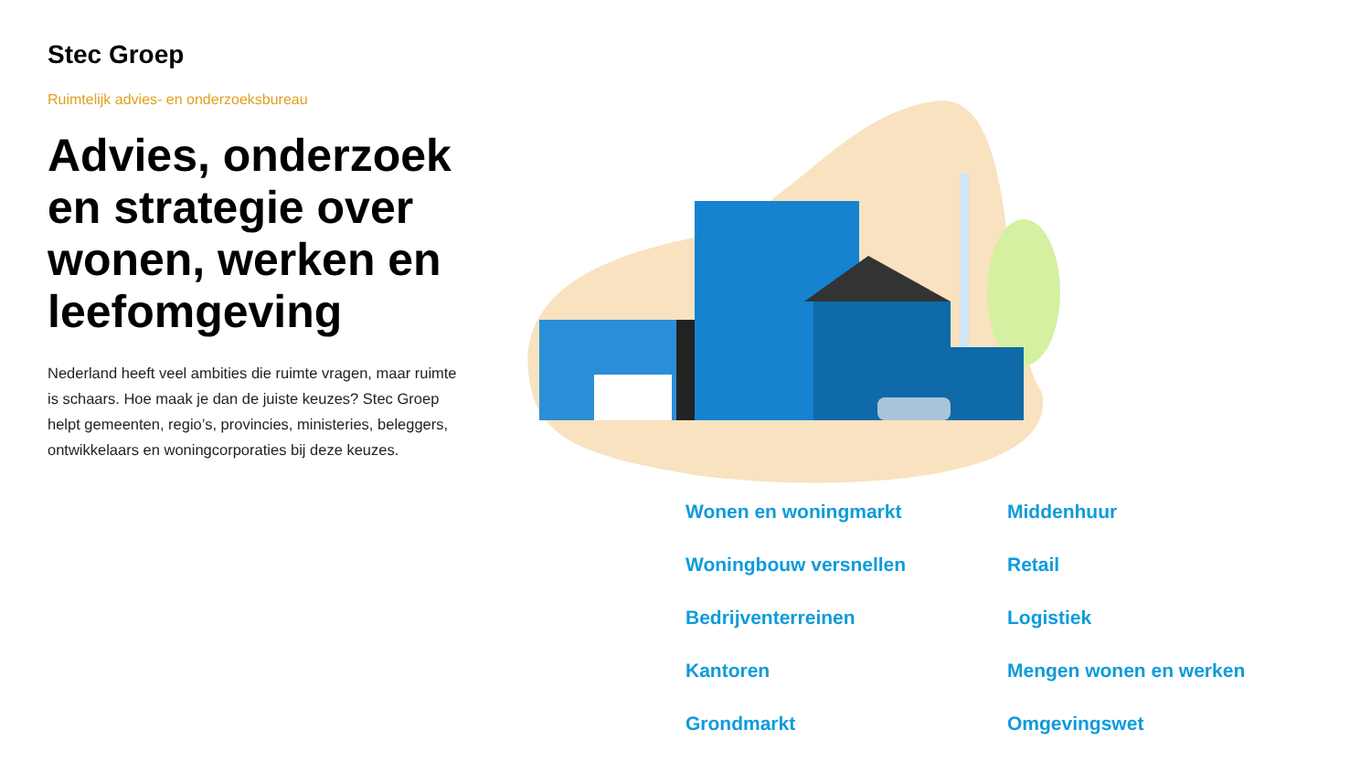Stec Groep
Ruimtelijk advies- en onderzoeksbureau
Advies, onderzoek en strategie over wonen, werken en leefomgeving
Nederland heeft veel ambities die ruimte vragen, maar ruimte is schaars. Hoe maak je dan de juiste keuzes? Stec Groep helpt gemeenten, regio’s, provincies, ministeries, beleggers, ontwikkelaars en woningcorporaties bij deze keuzes.
Wonen en woningmarkt
Middenhuur
Woningbouw versnellen
Retail
Bedrijventerreinen
Logistiek
Kantoren
Mengen wonen en werken
Grondmarkt
Omgevingswet